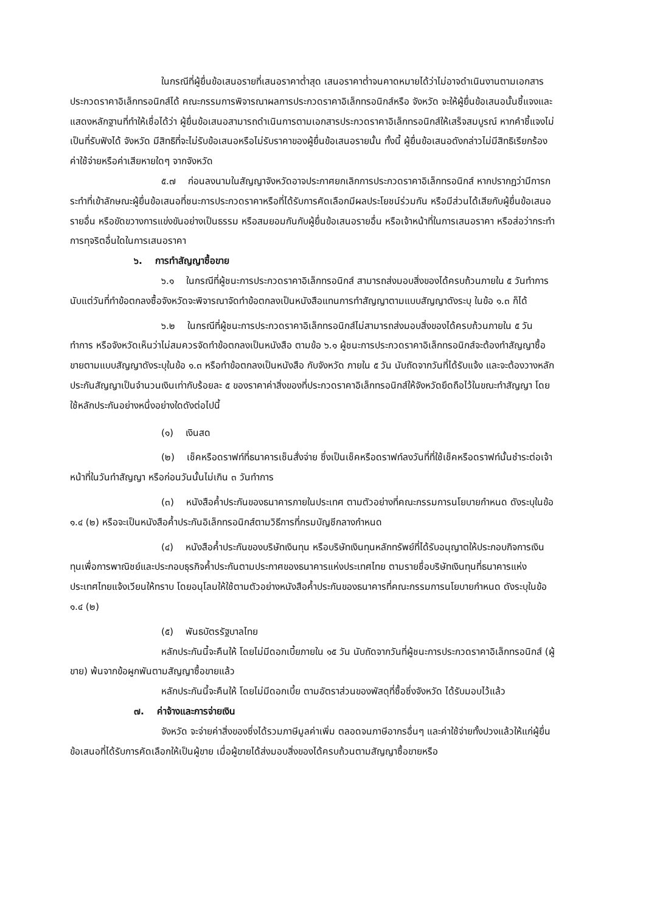ในกรณีที่ผู้ยื่นข้อเสนอรายที่เสนอราคาต่ำสุด เสนอราคาต่ำจนคาดหมายได้ว่าไม่อาจดำเนินงานตามเอกสารประกวดราคาอิเล็กทรอนิกส์ได้ คณะกรรมการพิจารณาผลการประกวดราคาอิเล็กทรอนิกส์หรือ จังหวัด จะให้ผู้ยื่นข้อเสนอนั้นชี้แจงและแสดงหลักฐานที่ทำให้เชื่อได้ว่า ผู้ยื่นข้อเสนอสามารถดำเนินการตามเอกสารประกวดราคาอิเล็กทรอนิกส์ให้เสร็จสมบูรณ์ หากคำชี้แจงไม่เป็นที่รับฟังได้ จังหวัด มีสิทธิที่จะไม่รับข้อเสนอหรือไม่รับราคาของผู้ยื่นข้อเสนอรายนั้น ทั้งนี้ ผู้ยื่นข้อเสนอดังกล่าวไม่มีสิทธิเรียกร้องค่าใช้จ่ายหรือค่าเสียหายใดๆ จากจังหวัด
๕.๗ ก่อนลงนามในสัญญาจังหวัดอาจประกาศยกเลิกการประกวดราคาอิเล็กทรอนิกส์ หากปรากฏว่ามีการกระทำที่เข้าลักษณะผู้ยื่นข้อเสนอที่ชนะการประกวดราคาหรือที่ได้รับการคัดเลือกมีผลประโยชน์ร่วมกัน หรือมีส่วนได้เสียกับผู้ยื่นข้อเสนอรายอื่น หรือขัดขวางการแข่งขันอย่างเป็นธรรม หรือสมยอมกันกับผู้ยื่นข้อเสนอรายอื่น หรือเจ้าหน้าที่ในการเสนอราคา หรือส่อว่ากระทำการทุจริตอื่นใดในการเสนอราคา
๖. การทำสัญญาซื้อขาย
๖.๑ ในกรณีที่ผู้ชนะการประกวดราคาอิเล็กทรอนิกส์ สามารถส่งมอบสิ่งของได้ครบถ้วนภายใน ๕ วันทำการ นับแต่วันที่ทำข้อตกลงซื้อจังหวัดจะพิจารณาจัดทำข้อตกลงเป็นหนังสือแทนการทำสัญญาตามแบบสัญญาดังระบุ ในข้อ ๑.๓ ก็ได้
๖.๒ ในกรณีที่ผู้ชนะการประกวดราคาอิเล็กทรอนิกส์ไม่สามารถส่งมอบสิ่งของได้ครบถ้วนภายใน ๕ วันทำการ หรือจังหวัดเห็นว่าไม่สมควรจัดทำข้อตกลงเป็นหนังสือ ตามข้อ ๖.๑ ผู้ชนะการประกวดราคาอิเล็กทรอนิกส์จะต้องทำสัญญาซื้อขายตามแบบสัญญาดังระบุในข้อ ๑.๓ หรือทำข้อตกลงเป็นหนังสือ กับจังหวัด ภายใน ๕ วัน นับถัดจากวันที่ได้รับแจ้ง และจะต้องวางหลักประกันสัญญาเป็นจำนวนเงินเท่ากับร้อยละ ๕ ของราคาค่าสิ่งของที่ประกวดราคาอิเล็กทรอนิกส์ให้จังหวัดยึดถือไว้ในขณะทำสัญญา โดยใช้หลักประกันอย่างหนึ่งอย่างใดดังต่อไปนี้
(๑) เงินสด
(๒) เช็คหรือดราฟท์ที่ธนาคารเซ็นสั่งจ่าย ซึ่งเป็นเช็คหรือดราฟท์ลงวันที่ที่ใช้เช็คหรือดราฟท์นั้นชำระต่อเจ้าหน้าที่ในวันทำสัญญา หรือก่อนวันนั้นไม่เกิน ๓ วันทำการ
(๓) หนังสือค้ำประกันของธนาคารภายในประเทศ ตามตัวอย่างที่คณะกรรมการนโยบายกำหนด ดังระบุในข้อ ๑.๔ (๒) หรือจะเป็นหนังสือค้ำประกันอิเล็กทรอนิกส์ตามวิธีการที่กรมบัญชีกลางกำหนด
(๔) หนังสือค้ำประกันของบริษัทเงินทุน หรือบริษัทเงินทุนหลักทรัพย์ที่ได้รับอนุญาตให้ประกอบกิจการเงินทุนเพื่อการพาณิชย์และประกอบธุรกิจค้ำประกันตามประกาศของธนาคารแห่งประเทศไทย ตามรายชื่อบริษัทเงินทุนที่ธนาคารแห่งประเทศไทยแจ้งเวียนให้ทราบ โดยอนุโลมให้ใช้ตามตัวอย่างหนังสือค้ำประกันของธนาคารที่คณะกรรมการนโยบายกำหนด ดังระบุในข้อ ๑.๔ (๒)
(๕) พันธบัตรรัฐบาลไทย
หลักประกันนี้จะคืนให้ โดยไม่มีดอกเบี้ยภายใน ๑๕ วัน นับถัดจากวันที่ผู้ชนะการประกวดราคาอิเล็กทรอนิกส์ (ผู้ขาย) พ้นจากข้อผูกพันตามสัญญาซื้อขายแล้ว
หลักประกันนี้จะคืนให้ โดยไม่มีดอกเบี้ย ตามอัตราส่วนของพัสดุที่ซื้อซึ่งจังหวัด ได้รับมอบไว้แล้ว
๗. ค่าจ้างและการจ่ายเงิน
จังหวัด จะจ่ายค่าสิ่งของซึ่งได้รวมภาษีมูลค่าเพิ่ม ตลอดจนภาษีอากรอื่นๆ และค่าใช้จ่ายทั้งปวงแล้วให้แก่ผู้ยื่นข้อเสนอที่ได้รับการคัดเลือกให้เป็นผู้ขาย เมื่อผู้ขายได้ส่งมอบสิ่งของได้ครบถ้วนตามสัญญาซื้อขายหรือ